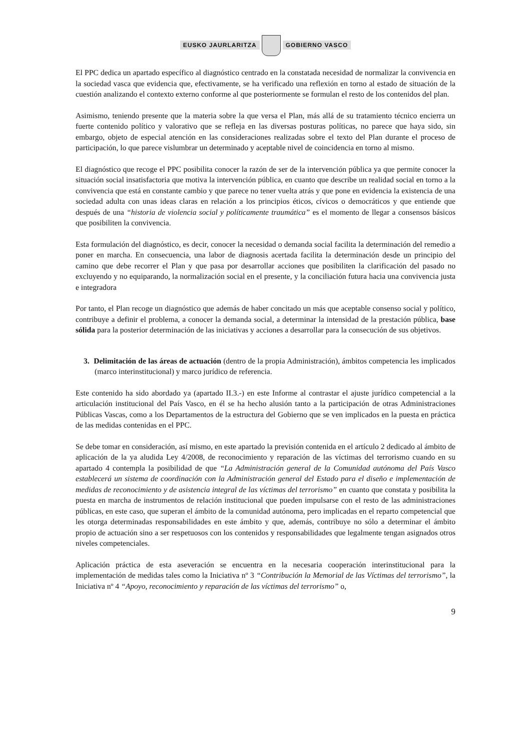EUSKO JAURLARITZA GOBIERNO VASCO
El PPC dedica un apartado específico al diagnóstico centrado en la constatada necesidad de normalizar la convivencia en la sociedad vasca que evidencia que, efectivamente, se ha verificado una reflexión en torno al estado de situación de la cuestión analizando el contexto externo conforme al que posteriormente se formulan el resto de los contenidos del plan.
Asimismo, teniendo presente que la materia sobre la que versa el Plan, más allá de su tratamiento técnico encierra un fuerte contenido político y valorativo que se refleja en las diversas posturas políticas, no parece que haya sido, sin embargo, objeto de especial atención en las consideraciones realizadas sobre el texto del Plan durante el proceso de participación, lo que parece vislumbrar un determinado y aceptable nivel de coincidencia en torno al mismo.
El diagnóstico que recoge el PPC posibilita conocer la razón de ser de la intervención pública ya que permite conocer la situación social insatisfactoria que motiva la intervención pública, en cuanto que describe un realidad social en torno a la convivencia que está en constante cambio y que parece no tener vuelta atrás y que pone en evidencia la existencia de una sociedad adulta con unas ideas claras en relación a los principios éticos, cívicos o democráticos y que entiende que después de una “historia de violencia social y políticamente traumática” es el momento de llegar a consensos básicos que posibiliten la convivencia.
Esta formulación del diagnóstico, es decir, conocer la necesidad o demanda social facilita la determinación del remedio a poner en marcha. En consecuencia, una labor de diagnosis acertada facilita la determinación desde un principio del camino que debe recorrer el Plan y que pasa por desarrollar acciones que posibiliten la clarificación del pasado no excluyendo y no equiparando, la normalización social en el presente, y la conciliación futura hacia una convivencia justa e integradora
Por tanto, el Plan recoge un diagnóstico que además de haber concitado un más que aceptable consenso social y político, contribuye a definir el problema, a conocer la demanda social, a determinar la intensidad de la prestación pública, base sólida para la posterior determinación de las iniciativas y acciones a desarrollar para la consecución de sus objetivos.
3. Delimitación de las áreas de actuación (dentro de la propia Administración), ámbitos competencia les implicados (marco interinstitucional) y marco jurídico de referencia.
Este contenido ha sido abordado ya (apartado II.3.-) en este Informe al contrastar el ajuste jurídico competencial a la articulación institucional del País Vasco, en él se ha hecho alusión tanto a la participación de otras Administraciones Públicas Vascas, como a los Departamentos de la estructura del Gobierno que se ven implicados en la puesta en práctica de las medidas contenidas en el PPC.
Se debe tomar en consideración, así mismo, en este apartado la previsión contenida en el artículo 2 dedicado al ámbito de aplicación de la ya aludida Ley 4/2008, de reconocimiento y reparación de las víctimas del terrorismo cuando en su apartado 4 contempla la posibilidad de que “La Administración general de la Comunidad autónoma del País Vasco establecerá un sistema de coordinación con la Administración general del Estado para el diseño e implementación de medidas de reconocimiento y de asistencia integral de las víctimas del terrorismo” en cuanto que constata y posibilita la puesta en marcha de instrumentos de relación institucional que pueden impulsarse con el resto de las administraciones públicas, en este caso, que superan el ámbito de la comunidad autónoma, pero implicadas en el reparto competencial que les otorga determinadas responsabilidades en este ámbito y que, además, contribuye no sólo a determinar el ámbito propio de actuación sino a ser respetuosos con los contenidos y responsabilidades que legalmente tengan asignados otros niveles competenciales.
Aplicación práctica de esta aseveración se encuentra en la necesaria cooperación interinstitucional para la implementación de medidas tales como la Iniciativa nº 3 “Contribución la Memorial de las Víctimas del terrorismo”, la Iniciativa nº 4 “Apoyo, reconocimiento y reparación de las víctimas del terrorismo” o,
9